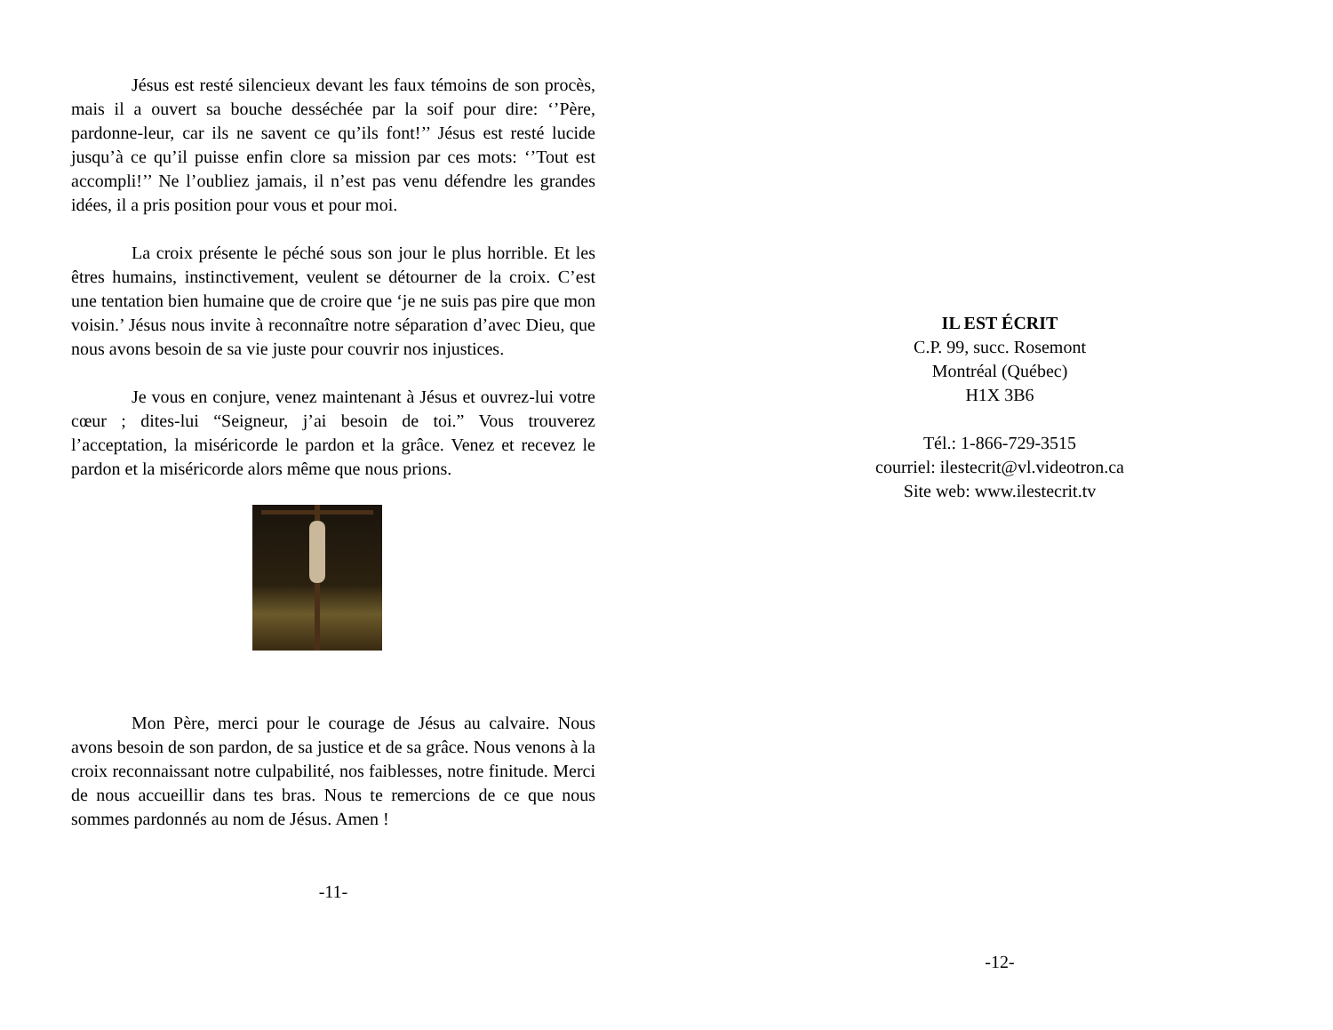Jésus est resté silencieux devant les faux témoins de son procès, mais il a ouvert sa bouche desséchée par la soif pour dire: ‘’Père, pardonne-leur, car ils ne savent ce qu’ils font!’’ Jésus est resté lucide jusqu’à ce qu’il puisse enfin clore sa mission par ces mots: ‘’Tout est accompli!’’ Ne l’oubliez jamais, il n’est pas venu défendre les grandes idées, il a pris position pour vous et pour moi.
La croix présente le péché sous son jour le plus horrible. Et les êtres humains, instinctivement, veulent se détourner de la croix. C’est une tentation bien humaine que de croire que ‘je ne suis pas pire que mon voisin.’ Jésus nous invite à reconnaître notre séparation d’avec Dieu, que nous avons besoin de sa vie juste pour couvrir nos injustices.
Je vous en conjure, venez maintenant à Jésus et ouvrez-lui votre cœur ; dites-lui “Seigneur, j’ai besoin de toi.” Vous trouverez l’acceptation, la miséricorde le pardon et la grâce. Venez et recevez le pardon et la miséricorde alors même que nous prions.
Mon Père, merci pour le courage de Jésus au calvaire. Nous avons besoin de son pardon, de sa justice et de sa grâce. Nous venons à la croix reconnaissant notre culpabilité, nos faiblesses, notre finitude. Merci de nous accueillir dans tes bras. Nous te remercions de ce que nous sommes pardonnés au nom de Jésus. Amen !
-11-
IL EST ÉCRIT
C.P. 99, succ. Rosemont
Montréal (Québec)
H1X 3B6
Tél.: 1-866-729-3515
courriel: ilestecrit@vl.videotron.ca
Site web: www.ilestecrit.tv
-12-